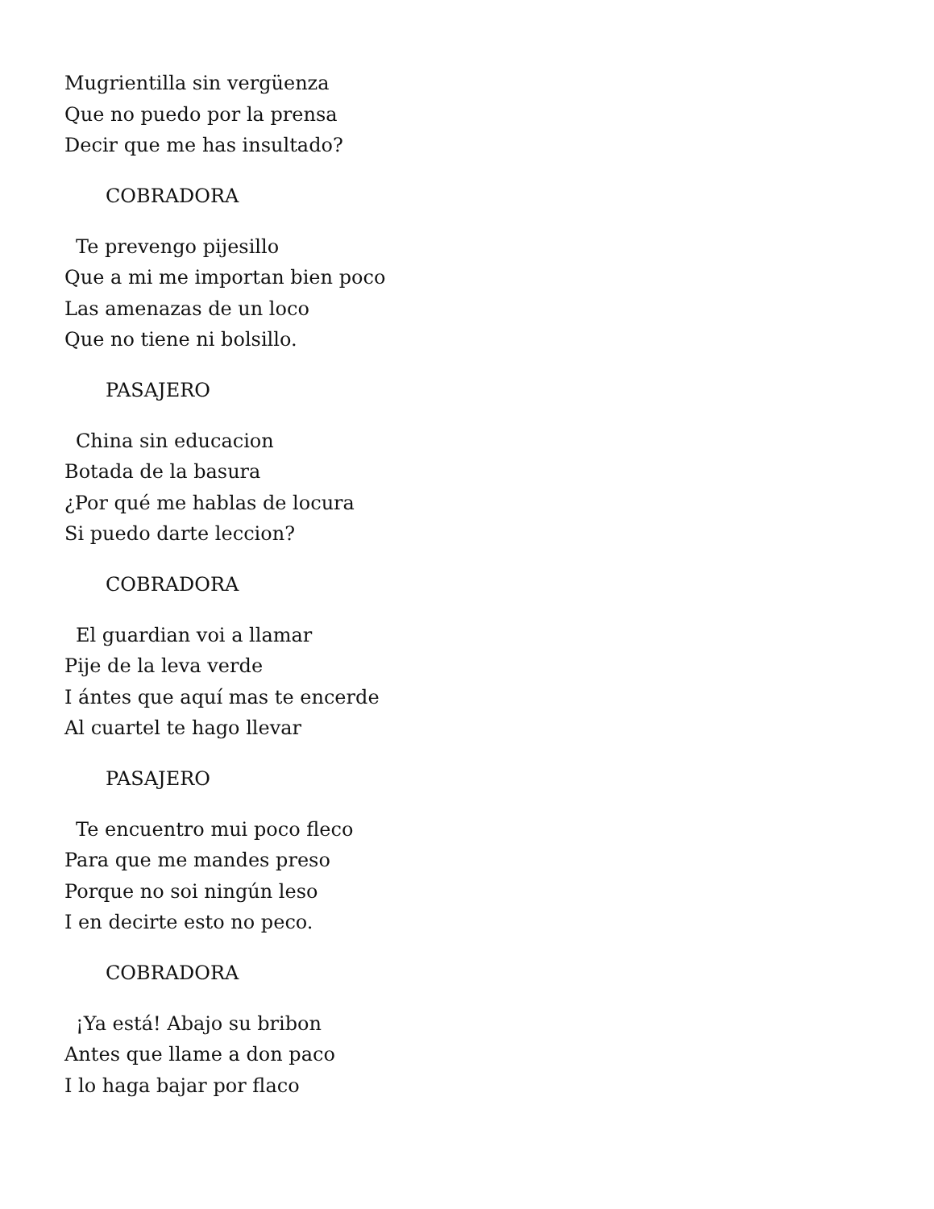Mugrientilla sin vergüenza
Que no puedo por la prensa
Decir que me has insultado?
COBRADORA
Te prevengo pijesillo
Que a mi me importan bien poco
Las amenazas de un loco
Que no tiene ni bolsillo.
PASAJERO
China sin educacion
Botada de la basura
¿Por qué me hablas de locura
Si puedo darte leccion?
COBRADORA
El guardian voi a llamar
Pije de la leva verde
I ántes que aquí mas te encerde
Al cuartel te hago llevar
PASAJERO
Te encuentro mui poco fleco
Para que me mandes preso
Porque no soi ningún leso
I en decirte esto no peco.
COBRADORA
¡Ya está! Abajo su bribon
Antes que llame a don paco
I lo haga bajar por flaco